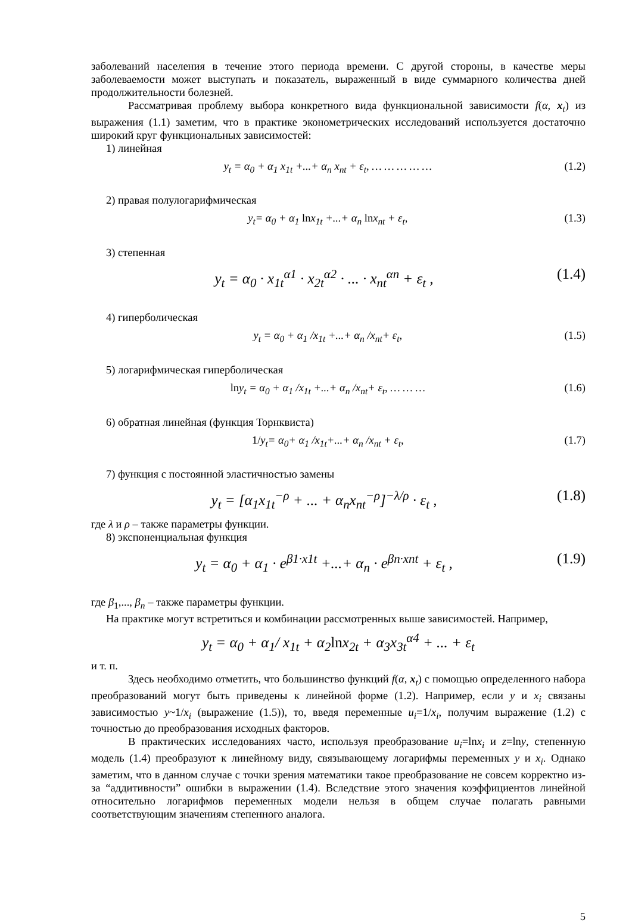заболеваний населения в течение этого периода времени. С другой стороны, в качестве меры заболеваемости может выступать и показатель, выраженный в виде суммарного количества дней продолжительности болезней.
Рассматривая проблему выбора конкретного вида функциональной зависимости f(α, x<sub>t</sub>) из выражения (1.1) заметим, что в практике эконометрических исследований используется достаточно широкий круг функциональных зависимостей:
1) линейная
y<sub>t</sub> = α<sub>0</sub> + α<sub>1</sub> x<sub>1t</sub> +...+ α<sub>n</sub> x<sub>nt</sub> + ε<sub>t</sub>, … … … … … (1.2)
2) правая полулогарифмическая
y<sub>t</sub>= α<sub>0</sub> + α<sub>1</sub> lnx<sub>1t</sub> +...+ α<sub>n</sub> lnx<sub>nt</sub> + ε<sub>t</sub>, (1.3)
3) степенная
y<sub>t</sub> = α<sub>0</sub> · x<sub>1t</sub><sup>α1</sup> · x<sub>2t</sub><sup>α2</sup> · ... · x<sub>nt</sub><sup>αn</sup> + ε<sub>t</sub> , (1.4)
4) гиперболическая
y<sub>t</sub> = α<sub>0</sub> + α<sub>1</sub> /x<sub>1t</sub> +...+ α<sub>n</sub> /x<sub>nt</sub>+ ε<sub>t</sub>, (1.5)
5) логарифмическая гиперболическая
lny<sub>t</sub> = α<sub>0</sub> + α<sub>1</sub> /x<sub>1t</sub> +...+ α<sub>n</sub> /x<sub>nt</sub>+ ε<sub>t</sub>, … … … (1.6)
6) обратная линейная (функция Торнквиста)
1/y<sub>t</sub>= α<sub>0</sub>+ α<sub>1</sub> /x<sub>1t</sub>+...+ α<sub>n</sub> /x<sub>nt</sub> + ε<sub>t</sub>, (1.7)
7) функция с постоянной эластичностью замены
y<sub>t</sub> = [α<sub>1</sub>x<sub>1t</sub><sup>−ρ</sup> + ... + α<sub>n</sub>x<sub>nt</sub><sup>−ρ</sup>]<sup>−λ/ρ</sup> · ε<sub>t</sub> , (1.8)
где λ и ρ – также параметры функции.
8) экспоненциальная функция
y<sub>t</sub> = α<sub>0</sub> + α<sub>1</sub> · e<sup>β1·x1t</sup> +...+ α<sub>n</sub> · e<sup>βn·xnt</sup> + ε<sub>t</sub> , (1.9)
где β<sub>1</sub>,..., β<sub>n</sub> – также параметры функции.
На практике могут встретиться и комбинации рассмотренных выше зависимостей. Например,
y<sub>t</sub> = α<sub>0</sub> + α<sub>1</sub>/ x<sub>1t</sub> + α<sub>2</sub>lnx<sub>2t</sub> + α<sub>3</sub>x<sub>3t</sub><sup>α4</sup> + ... + ε<sub>t</sub>
и т. п.
Здесь необходимо отметить, что большинство функций f(α, x<sub>t</sub>) с помощью определенного набора преобразований могут быть приведены к линейной форме (1.2). Например, если y и x<sub>i</sub> связаны зависимостью y~1/x<sub>i</sub> (выражение (1.5)), то, введя переменные u<sub>i</sub>=1/x<sub>i</sub>, получим выражение (1.2) с точностью до преобразования исходных факторов.
В практических исследованиях часто, используя преобразование u<sub>i</sub>=lnx<sub>i</sub> и z=lny, степенную модель (1.4) преобразуют к линейному виду, связывающему логарифмы переменных y и x<sub>i</sub>. Однако заметим, что в данном случае с точки зрения математики такое преобразование не совсем корректно из-за “аддитивности” ошибки в выражении (1.4). Вследствие этого значения коэффициентов линейной относительно логарифмов переменных модели нельзя в общем случае полагать равными соответствующим значениям степенного аналога.
5